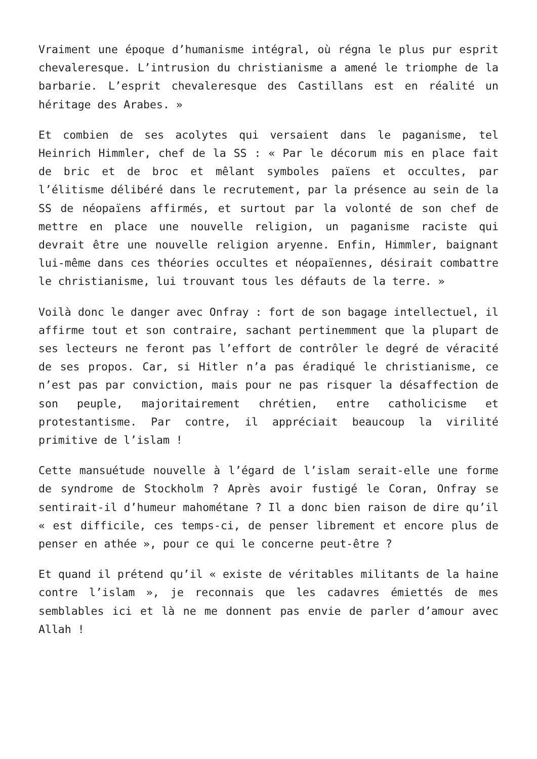Vraiment une époque d’humanisme intégral, où régna le plus pur esprit chevaleresque. L’intrusion du christianisme a amené le triomphe de la barbarie. L’esprit chevaleresque des Castillans est en réalité un héritage des Arabes. »
Et combien de ses acolytes qui versaient dans le paganisme, tel Heinrich Himmler, chef de la SS : « Par le décorum mis en place fait de bric et de broc et mêlant symboles païens et occultes, par l’élitisme délibéré dans le recrutement, par la présence au sein de la SS de néopaïens affirmés, et surtout par la volonté de son chef de mettre en place une nouvelle religion, un paganisme raciste qui devrait être une nouvelle religion aryenne. Enfin, Himmler, baignant lui-même dans ces théories occultes et néopaïennes, désirait combattre le christianisme, lui trouvant tous les défauts de la terre. »
Voilà donc le danger avec Onfray : fort de son bagage intellectuel, il affirme tout et son contraire, sachant pertinemment que la plupart de ses lecteurs ne feront pas l’effort de contrôler le degré de véracité de ses propos. Car, si Hitler n’a pas éradiqué le christianisme, ce n’est pas par conviction, mais pour ne pas risquer la désaffection de son peuple, majoritairement chrétien, entre catholicisme et protestantisme. Par contre, il appréciait beaucoup la virilité primitive de l’islam !
Cette mansuétude nouvelle à l’égard de l’islam serait-elle une forme de syndrome de Stockholm ? Après avoir fustigé le Coran, Onfray se sentirait-il d’humeur mahométane ? Il a donc bien raison de dire qu’il « est difficile, ces temps-ci, de penser librement et encore plus de penser en athée », pour ce qui le concerne peut-être ?
Et quand il prétend qu’il « existe de véritables militants de la haine contre l’islam », je reconnais que les cadavres émiettés de mes semblables ici et là ne me donnent pas envie de parler d’amour avec Allah !